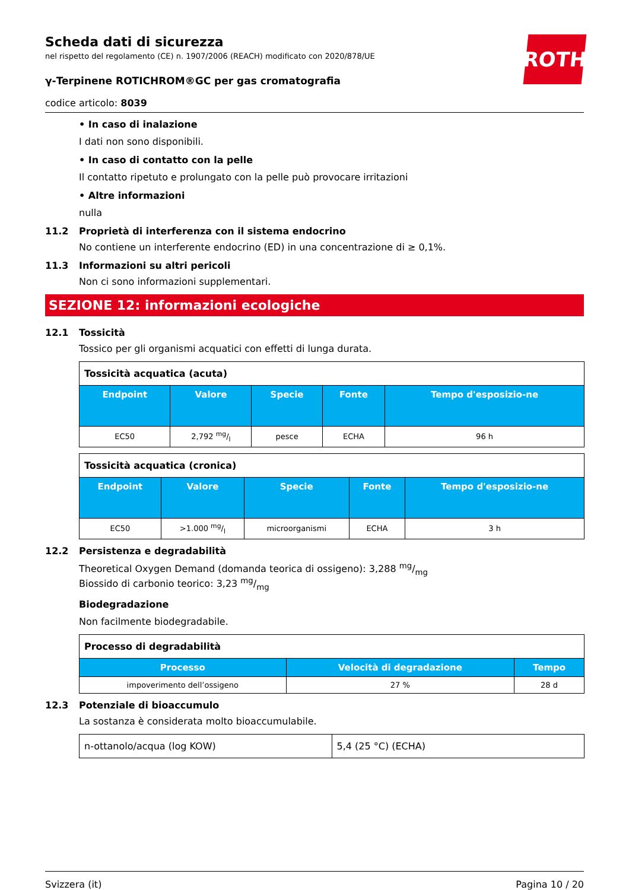ROTH
Scheda dati di sicurezza
nel rispetto del regolamento (CE) n. 1907/2006 (REACH) modificato con 2020/878/UE
γ-Terpinene ROTICHROM®GC per gas cromatografia
codice articolo: 8039
• In caso di inalazione
I dati non sono disponibili.
• In caso di contatto con la pelle
Il contatto ripetuto e prolungato con la pelle può provocare irritazioni
• Altre informazioni
nulla
11.2 Proprietà di interferenza con il sistema endocrino
No contiene un interferente endocrino (ED) in una concentrazione di ≥ 0,1%.
11.3 Informazioni su altri pericoli
Non ci sono informazioni supplementari.
SEZIONE 12: informazioni ecologiche
12.1 Tossicità
Tossico per gli organismi acquatici con effetti di lunga durata.
| Tossicità acquatica (acuta) | | | | |
| Endpoint | Valore | Specie | Fonte | Tempo d'esposizio-ne |
| EC50 | 2,792 mg/l | pesce | ECHA | 96 h |
| Tossicità acquatica (cronica) | | | | |
| Endpoint | Valore | Specie | Fonte | Tempo d'esposizio-ne |
| EC50 | >1.000 mg/l | microorganismi | ECHA | 3 h |
12.2 Persistenza e degradabilità
Theoretical Oxygen Demand (domanda teorica di ossigeno): 3,288 mg/mg
Biossido di carbonio teorico: 3,23 mg/mg
Biodegradazione
Non facilmente biodegradabile.
| Processo di degradabilità | | |
| Processo | Velocità di degradazione | Tempo |
| impoverimento dell’ossigeno | 27 % | 28 d |
12.3 Potenziale di bioaccumulo
La sostanza è considerata molto bioaccumulabile.
| n-ottanolo/acqua (log KOW) | 5,4 (25 °C) (ECHA) |
Svizzera (it) Pagina 10 / 20